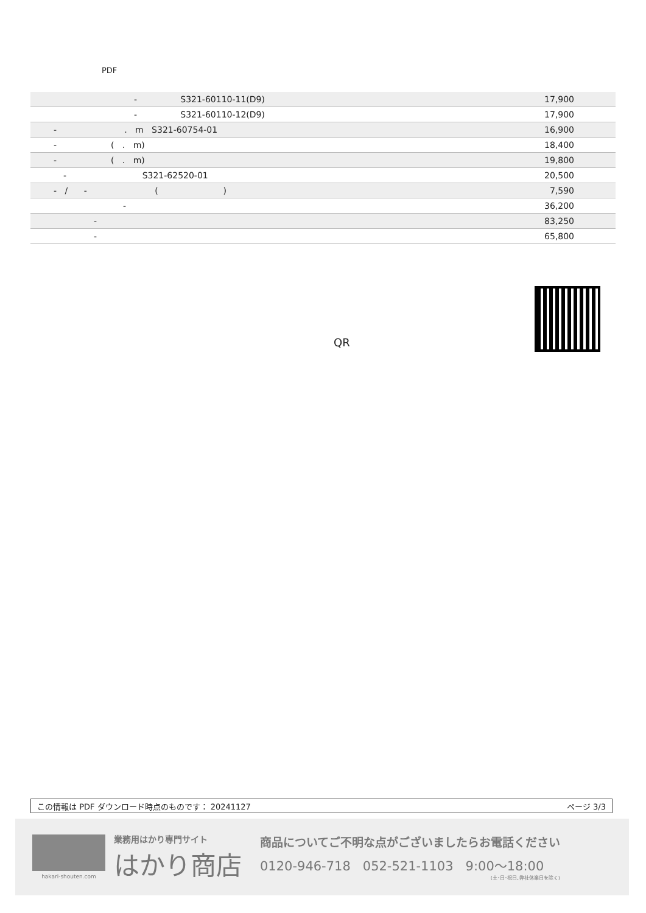PDF
| - S321-60110-11(D9) | 17,900 |
| - S321-60110-12(D9) | 17,900 |
| - . m S321-60754-01 | 16,900 |
| - ( . m) | 18,400 |
| - ( . m) | 19,800 |
| - S321-62520-01 | 20,500 |
| - / - ( ) | 7,590 |
| - | 36,200 |
| - | 83,250 |
| - | 65,800 |
QR
この情報は PDF ダウンロード時点のものです： 20241127 ページ 3/3
hakari-shouten.com
業務用はかり専門サイト
はかり商店
商品についてご不明な点がございましたらお電話ください
0120-946-718 052-521-1103 9:00〜18:00
(土･日･祝日､弊社休業日を除く)